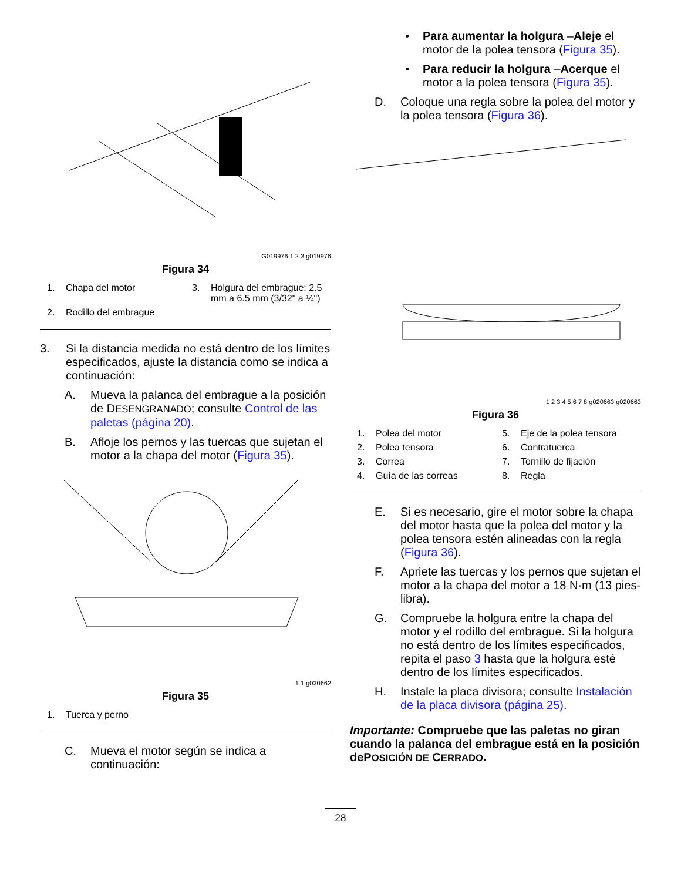G019976 1 2 3 g019976
Figura 34
1. Chapa del motor
3. Holgura del embrague: 2.5 mm a 6.5 mm (3/32" a ¼")
2. Rodillo del embrague
3. Si la distancia medida no está dentro de los límites especificados, ajuste la distancia como se indica a continuación:
A. Mueva la palanca del embrague a la posición de DESENGRANADO; consulte Control de las paletas (página 20).
B. Afloje los pernos y las tuercas que sujetan el motor a la chapa del motor (Figura 35).
1 1 g020662
Figura 35
1. Tuerca y perno
C. Mueva el motor según se indica a continuación:
• Para aumentar la holgura –Aleje el motor de la polea tensora (Figura 35).
• Para reducir la holgura –Acerque el motor a la polea tensora (Figura 35).
D. Coloque una regla sobre la polea del motor y la polea tensora (Figura 36).
1 2 3 4 5 6 7 8 g020663 g020663
Figura 36
1. Polea del motor
5. Eje de la polea tensora
2. Polea tensora
6. Contratuerca
3. Correa
7. Tornillo de fijación
4. Guía de las correas
8. Regla
E. Si es necesario, gire el motor sobre la chapa del motor hasta que la polea del motor y la polea tensora estén alineadas con la regla (Figura 36).
F. Apriete las tuercas y los pernos que sujetan el motor a la chapa del motor a 18 N·m (13 pies-libra).
G. Compruebe la holgura entre la chapa del motor y el rodillo del embrague. Si la holgura no está dentro de los límites especificados, repita el paso 3 hasta que la holgura esté dentro de los límites especificados.
H. Instale la placa divisora; consulte Instalación de la placa divisora (página 25).
Importante: Compruebe que las paletas no giran cuando la palanca del embrague está en la posición dePOSICIÓN DE CERRADO.
28